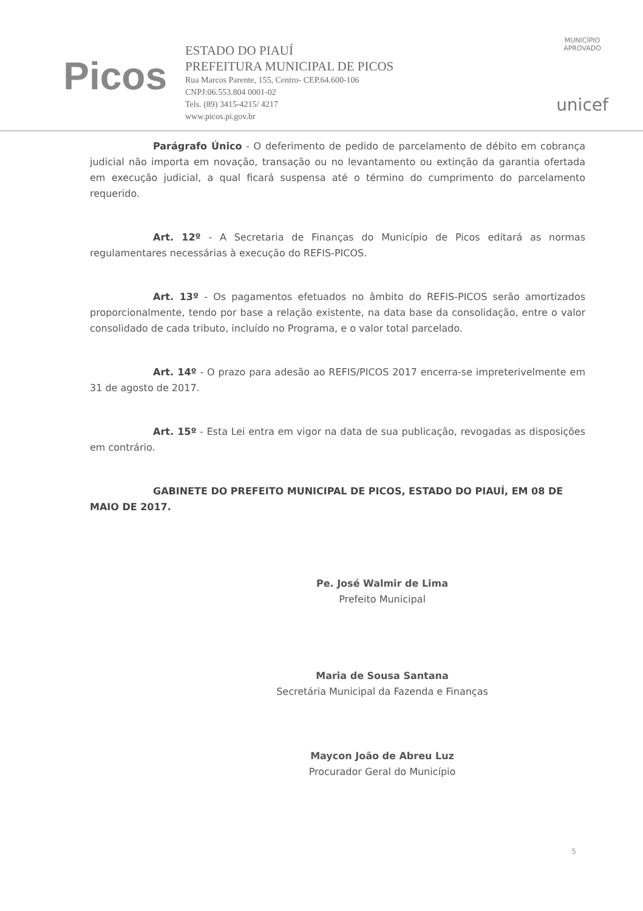Picos
ESTADO DO PIAUÍ
PREFEITURA MUNICIPAL DE PICOS
Rua Marcos Parente, 155, Centro- CEP.64.600-106
CNPJ:06.553.804 0001-02
Tels. (89) 3415-4215/ 4217
www.picos.pi.gov.br
MUNICÍPIO APROVADO
unicef
Parágrafo Único - O deferimento de pedido de parcelamento de débito em cobrança judicial não importa em novação, transação ou no levantamento ou extinção da garantia ofertada em execução judicial, a qual ficará suspensa até o término do cumprimento do parcelamento requerido.
Art. 12º - A Secretaria de Finanças do Município de Picos editará as normas regulamentares necessárias à execução do REFIS-PICOS.
Art. 13º - Os pagamentos efetuados no âmbito do REFIS-PICOS serão amortizados proporcionalmente, tendo por base a relação existente, na data base da consolidação, entre o valor consolidado de cada tributo, incluído no Programa, e o valor total parcelado.
Art. 14º - O prazo para adesão ao REFIS/PICOS 2017 encerra-se impreterivelmente em 31 de agosto de 2017.
Art. 15º - Esta Lei entra em vigor na data de sua publicação, revogadas as disposições em contrário.
GABINETE DO PREFEITO MUNICIPAL DE PICOS, ESTADO DO PIAUÍ, EM 08 DE MAIO DE 2017.
Pe. José Walmir de Lima
Prefeito Municipal
Maria de Sousa Santana
Secretária Municipal da Fazenda e Finanças
Maycon João de Abreu Luz
Procurador Geral do Município
5